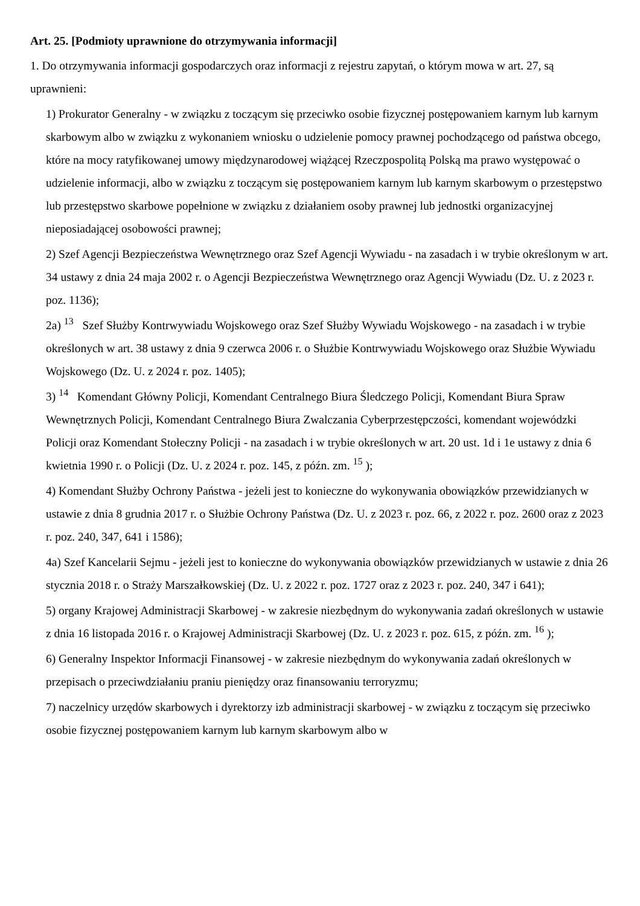Art. 25. [Podmioty uprawnione do otrzymywania informacji]
1. Do otrzymywania informacji gospodarczych oraz informacji z rejestru zapytań, o którym mowa w art. 27, są uprawnieni:
1) Prokurator Generalny - w związku z toczącym się przeciwko osobie fizycznej postępowaniem karnym lub karnym skarbowym albo w związku z wykonaniem wniosku o udzielenie pomocy prawnej pochodzącego od państwa obcego, które na mocy ratyfikowanej umowy międzynarodowej wiążącej Rzeczpospolitą Polską ma prawo występować o udzielenie informacji, albo w związku z toczącym się postępowaniem karnym lub karnym skarbowym o przestępstwo lub przestępstwo skarbowe popełnione w związku z działaniem osoby prawnej lub jednostki organizacyjnej nieposiadającej osobowości prawnej;
2) Szef Agencji Bezpieczeństwa Wewnętrznego oraz Szef Agencji Wywiadu - na zasadach i w trybie określonym w art. 34 ustawy z dnia 24 maja 2002 r. o Agencji Bezpieczeństwa Wewnętrznego oraz Agencji Wywiadu (Dz. U. z 2023 r. poz. 1136);
2a) <sup>13</sup> Szef Służby Kontrwywiadu Wojskowego oraz Szef Służby Wywiadu Wojskowego - na zasadach i w trybie określonych w art. 38 ustawy z dnia 9 czerwca 2006 r. o Służbie Kontrwywiadu Wojskowego oraz Służbie Wywiadu Wojskowego (Dz. U. z 2024 r. poz. 1405);
3) <sup>14</sup> Komendant Główny Policji, Komendant Centralnego Biura Śledczego Policji, Komendant Biura Spraw Wewnętrznych Policji, Komendant Centralnego Biura Zwalczania Cyberprzestępczości, komendant wojewódzki Policji oraz Komendant Stołeczny Policji - na zasadach i w trybie określonych w art. 20 ust. 1d i 1e ustawy z dnia 6 kwietnia 1990 r. o Policji (Dz. U. z 2024 r. poz. 145, z późn. zm. <sup>15</sup> );
4) Komendant Służby Ochrony Państwa - jeżeli jest to konieczne do wykonywania obowiązków przewidzianych w ustawie z dnia 8 grudnia 2017 r. o Służbie Ochrony Państwa (Dz. U. z 2023 r. poz. 66, z 2022 r. poz. 2600 oraz z 2023 r. poz. 240, 347, 641 i 1586);
4a) Szef Kancelarii Sejmu - jeżeli jest to konieczne do wykonywania obowiązków przewidzianych w ustawie z dnia 26 stycznia 2018 r. o Straży Marszałkowskiej (Dz. U. z 2022 r. poz. 1727 oraz z 2023 r. poz. 240, 347 i 641);
5) organy Krajowej Administracji Skarbowej - w zakresie niezbędnym do wykonywania zadań określonych w ustawie z dnia 16 listopada 2016 r. o Krajowej Administracji Skarbowej (Dz. U. z 2023 r. poz. 615, z późn. zm. <sup>16</sup> );
6) Generalny Inspektor Informacji Finansowej - w zakresie niezbędnym do wykonywania zadań określonych w przepisach o przeciwdziałaniu praniu pieniędzy oraz finansowaniu terroryzmu;
7) naczelnicy urzędów skarbowych i dyrektorzy izb administracji skarbowej - w związku z toczącym się przeciwko osobie fizycznej postępowaniem karnym lub karnym skarbowym albo w